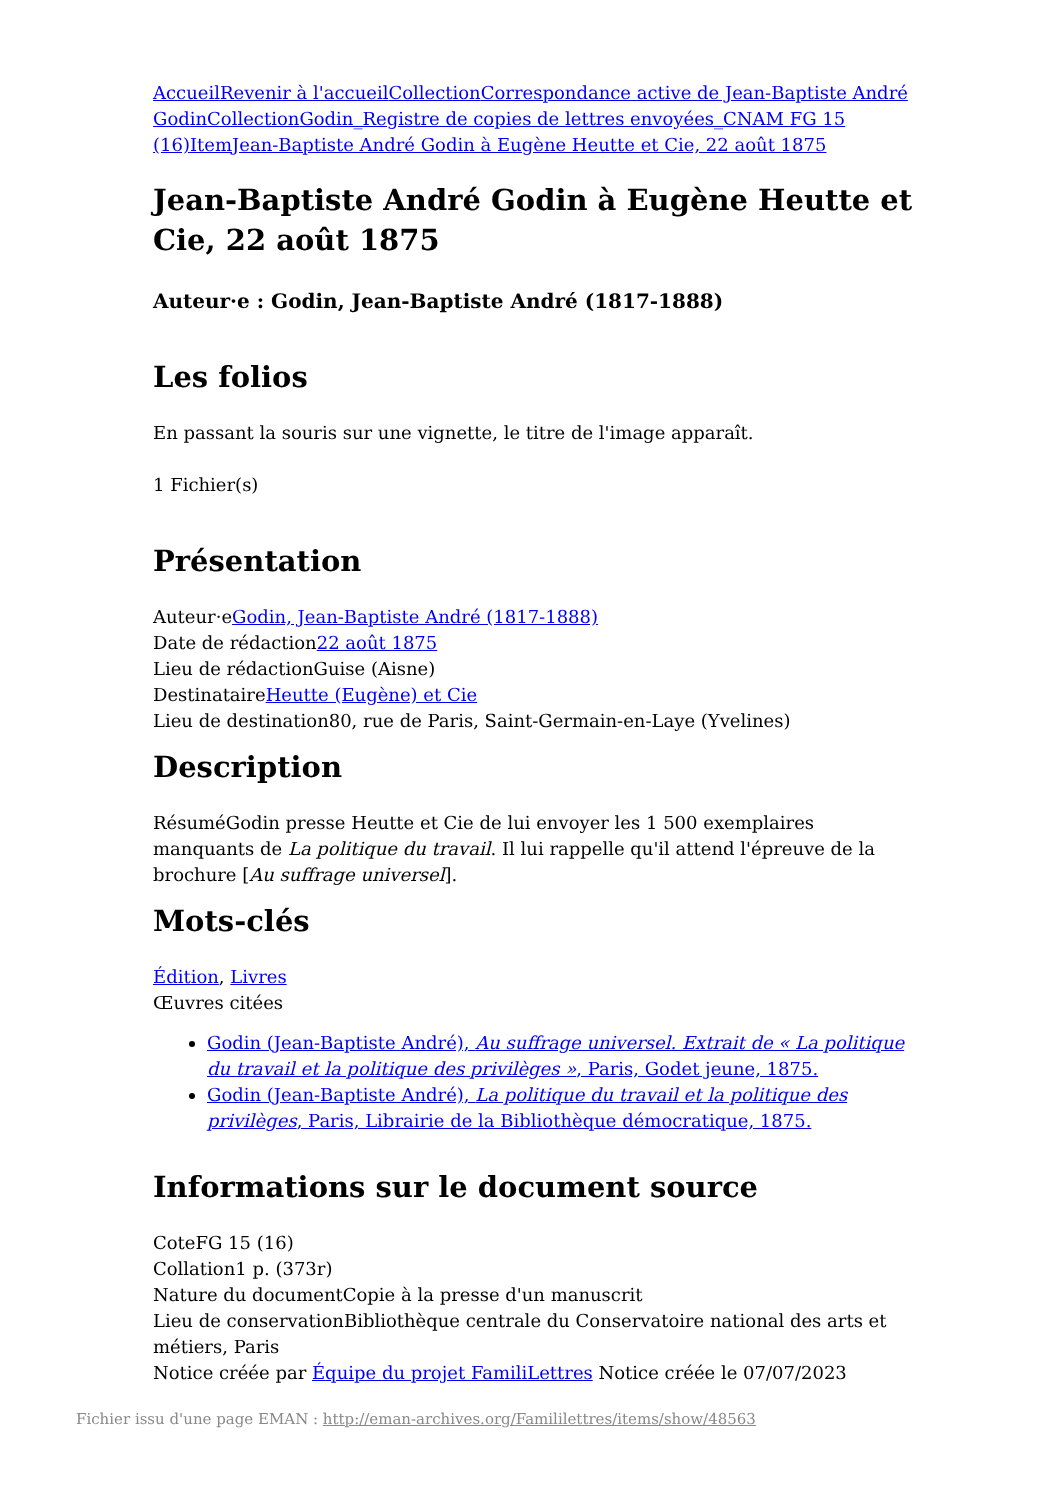Accueil Revenir à l'accueil Collection Correspondance active de Jean-Baptiste André Godin Collection Godin_Registre de copies de lettres envoyées_CNAM FG 15 (16) Item Jean-Baptiste André Godin à Eugène Heutte et Cie, 22 août 1875
Jean-Baptiste André Godin à Eugène Heutte et Cie, 22 août 1875
Auteur·e : Godin, Jean-Baptiste André (1817-1888)
Les folios
En passant la souris sur une vignette, le titre de l'image apparaît.
1 Fichier(s)
Présentation
Auteur·eGodin, Jean-Baptiste André (1817-1888)
Date de rédaction22 août 1875
Lieu de rédactionGuise (Aisne)
DestinataireHeutte (Eugène) et Cie
Lieu de destination80, rue de Paris, Saint-Germain-en-Laye (Yvelines)
Description
RésuméGodin presse Heutte et Cie de lui envoyer les 1 500 exemplaires manquants de La politique du travail. Il lui rappelle qu'il attend l'épreuve de la brochure [Au suffrage universel].
Mots-clés
Édition, Livres
Œuvres citées
Godin (Jean-Baptiste André), Au suffrage universel. Extrait de « La politique du travail et la politique des privilèges », Paris, Godet jeune, 1875.
Godin (Jean-Baptiste André), La politique du travail et la politique des privilèges, Paris, Librairie de la Bibliothèque démocratique, 1875.
Informations sur le document source
CoteFG 15 (16)
Collation1 p. (373r)
Nature du documentCopie à la presse d'un manuscrit
Lieu de conservationBibliothèque centrale du Conservatoire national des arts et métiers, Paris
Notice créée par Équipe du projet FamiliLettres Notice créée le 07/07/2023
Fichier issu d'une page EMAN : http://eman-archives.org/Famililettres/items/show/48563